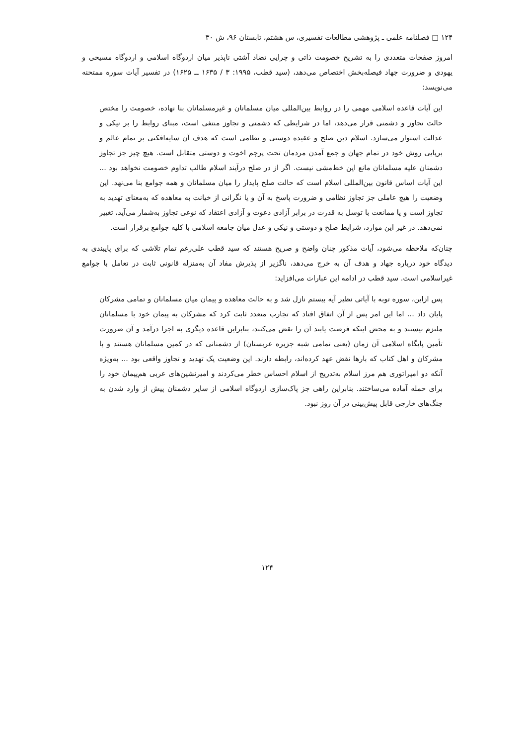۱۲۴ □ فصلنامه علمی ـ پژوهشی مطالعات تفسیری، س هشتم، تابستان ۹۶، ش ۳۰
امروز صفحات متعددی را به تشریح خصومت ذاتی و چرایی تضاد آشتی ناپذیر میان اردوگاه اسلامی و اردوگاه مسیحی و یهودی و ضرورت جهاد فیصله‌بخش اختصاص می‌دهد، (سید قطب، ۱۹۹۵: ۳ / ۱۶۳۵ ــ ۱۶۲۵) در تفسیر آیات سوره ممتحنه می‌نویسد:
این آیات قاعده اسلامی مهمی را در روابط بین‌المللی میان مسلمانان و غیرمسلمانان بنا نهاده، خصومت را مختص حالت تجاوز و دشمنی قرار می‌دهد، اما در شرایطی که دشمنی و تجاوز منتفی است، مبنای روابط را بر نیکی و عدالت استوار می‌سازد. اسلام دین صلح و عقیده دوستی و نظامی است که هدف آن سایه‌افکنی بر تمام عالم و برپایی روش خود در تمام جهان و جمع آمدن مردمان تحت پرچم اخوت و دوستی متقابل است. هیچ چیز جز تجاوز دشمنان علیه مسلمانان مانع این خط‌مشی نیست. اگر از در صلح درآیند اسلام طالب تداوم خصومت نخواهد بود ... این آیات اساس قانون بین‌المللی اسلام است که حالت صلح پایدار را میان مسلمانان و همه جوامع بنا می‌نهد. این وضعیت را هیچ عاملی جز تجاوز نظامی و ضرورت پاسخ به آن و یا نگرانی از خیانت به معاهده که به‌معنای تهدید به تجاوز است و یا ممانعت با توسل به قدرت در برابر آزادی دعوت و آزادی اعتقاد که نوعی تجاوز به‌شمار می‌آید، تغییر نمی‌دهد. در غیر این موارد، شرایط صلح و دوستی و نیکی و عدل میان جامعه اسلامی با کلیه جوامع برقرار است.
چنان‌که ملاحظه می‌شود، آیات مذکور چنان واضح و صریح هستند که سید قطب علی‌رغم تمام تلاشی که برای پایبندی به دیدگاه خود درباره جهاد و هدف آن به خرج می‌دهد، ناگزیر از پذیرش مفاد آن به‌منزله قانونی ثابت در تعامل با جوامع غیراسلامی است. سید قطب در ادامه این عبارات می‌افزاید:
پس ازاین، سوره توبه با آیاتی نظیر آیه بیستم نازل شد و به حالت معاهده و پیمان میان مسلمانان و تمامی مشرکان پایان داد ... اما این امر پس از آن اتفاق افتاد که تجارب متعدد ثابت کرد که مشرکان به پیمان خود با مسلمانان ملتزم نیستند و به محض اینکه فرصت یابند آن را نقض می‌کنند، بنابراین قاعده دیگری به اجرا درآمد و آن ضرورت تأمین پایگاه اسلامی آن زمان (یعنی تمامی شبه جزیره عربستان) از دشمنانی که در کمین مسلمانان هستند و با مشرکان و اهل کتاب که بارها نقض عهد کرده‌اند، رابطه دارند. این وضعیت یک تهدید و تجاوز واقعی بود ... به‌ویژه آنکه دو امپراتوری هم مرز اسلام به‌تدریج از اسلام احساس خطر می‌کردند و امیرنشین‌های عربی هم‌پیمان خود را برای حمله آماده می‌ساختند. بنابراین راهی جز پاک‌سازی اردوگاه اسلامی از سایر دشمنان پیش از وارد شدن به جنگ‌های خارجی قابل پیش‌بینی در آن روز نبود.
۱۲۴